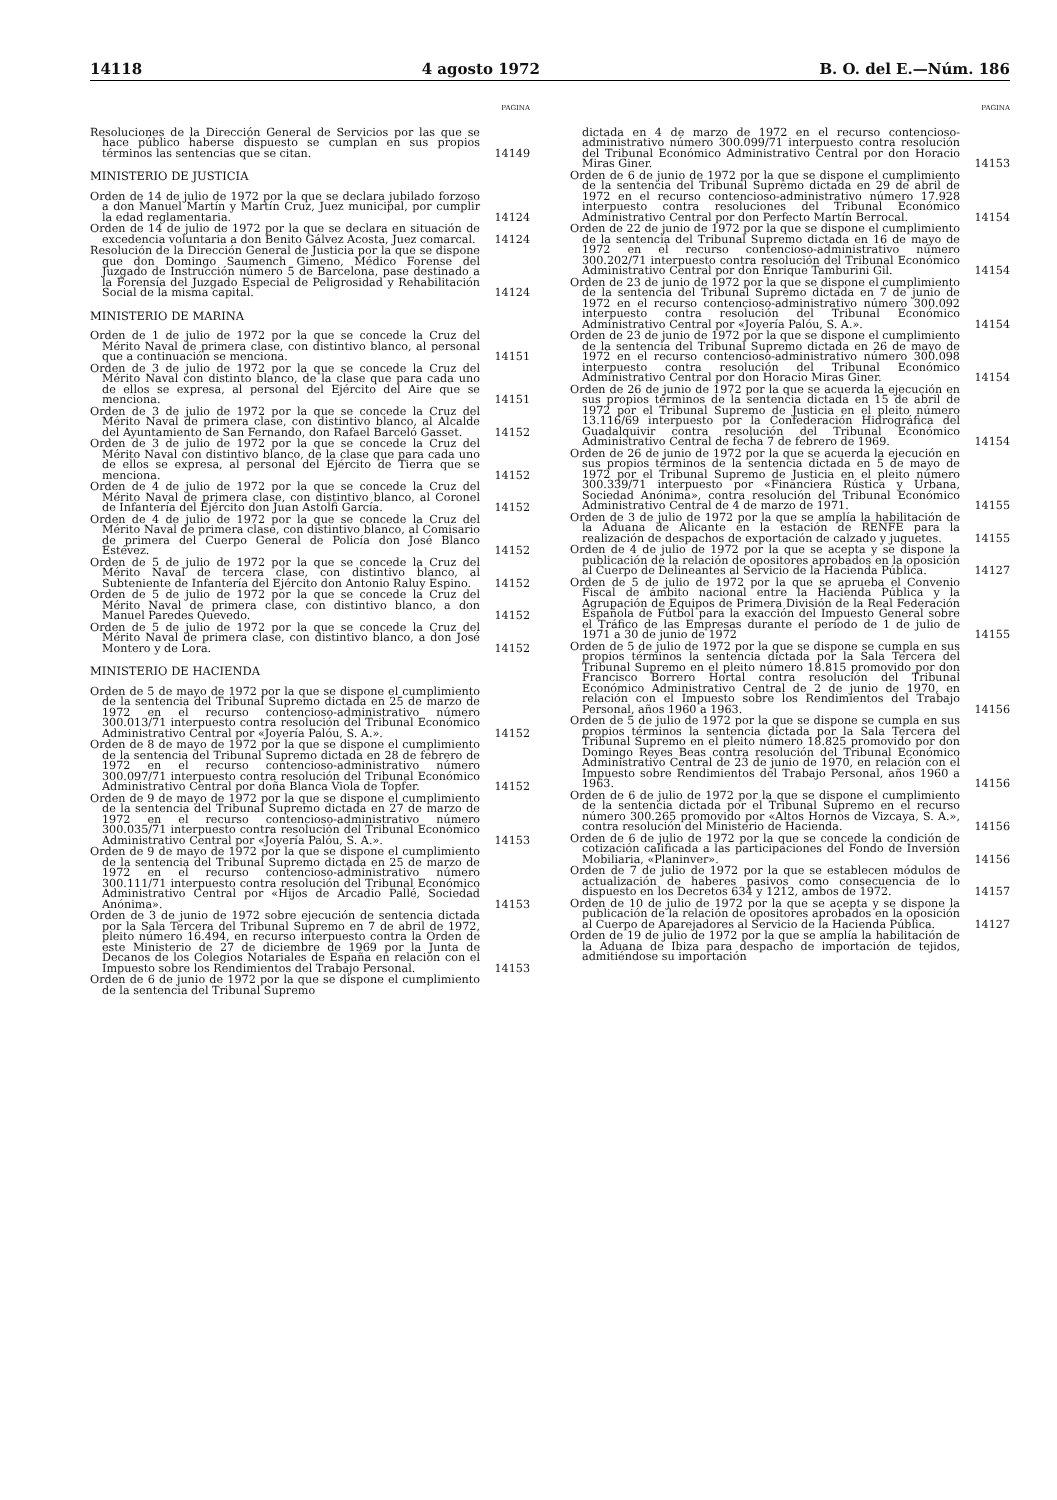14118 4 agosto 1972 B. O. del E.—Núm. 186
PAGINA
Resoluciones de la Dirección General de Servicios por las que se hace público haberse dispuesto se cumplan en sus propios términos las sentencias que se citan.
14149
MINISTERIO DE JUSTICIA
Orden de 14 de julio de 1972 por la que se declara jubilado forzoso a don Manuel Martín y Martín Cruz, Juez municipal, por cumplir la edad reglamentaria.
14124
Orden de 14 de julio de 1972 por la que se declara en situación de excedencia voluntaria a don Benito Gálvez Acosta, Juez comarcal.
14124
Resolución de la Dirección General de Justicia por la que se dispone que don Domingo Saumench Gimeno, Médico Forense del Juzgado de Instrucción número 5 de Barcelona, pase destinado a la Forensía del Juzgado Especial de Peligrosidad y Rehabilitación Social de la misma capital.
14124
MINISTERIO DE MARINA
Orden de 1 de julio de 1972 por la que se concede la Cruz del Mérito Naval de primera clase, con distintivo blanco, al personal que a continuación se menciona.
14151
Orden de 3 de julio de 1972 por la que se concede la Cruz del Mérito Naval con distinto blanco, de la clase que para cada uno de ellos se expresa, al personal del Ejército del Aire que se menciona.
14151
Orden de 3 de julio de 1972 por la que se concede la Cruz del Mérito Naval de primera clase, con distintivo blanco, al Alcalde del Ayuntamiento de San Fernando, don Rafael Barceló Gasset.
14152
Orden de 3 de julio de 1972 por la que se concede la Cruz del Mérito Naval con distintivo blanco, de la clase que para cada uno de ellos se expresa, al personal del Ejército de Tierra que se menciona.
14152
Orden de 4 de julio de 1972 por la que se concede la Cruz del Mérito Naval de primera clase, con distintivo blanco, al Coronel de Infantería del Ejército don Juan Astolfi García.
14152
Orden de 4 de julio de 1972 por la que se concede la Cruz del Mérito Naval de primera clase, con distintivo blanco, al Comisario de primera del Cuerpo General de Policía don José Blanco Estévez.
14152
Orden de 5 de julio de 1972 por la que se concede la Cruz del Mérito Naval de tercera clase, con distintivo blanco, al Subteniente de Infantería del Ejército don Antonio Raluy Espino.
14152
Orden de 5 de julio de 1972 por la que se concede la Cruz del Mérito Naval de primera clase, con distintivo blanco, a don Manuel Paredes Quevedo.
14152
Orden de 5 de julio de 1972 por la que se concede la Cruz del Mérito Naval de primera clase, con distintivo blanco, a don José Montero y de Lora.
14152
MINISTERIO DE HACIENDA
Orden de 5 de mayo de 1972 por la que se dispone el cumplimiento de la sentencia del Tribunal Supremo dictada en 25 de marzo de 1972 en el recurso contencioso-administrativo número 300.013/71 interpuesto contra resolución del Tribunal Económico Administrativo Central por «Joyería Palóu, S. A.».
14152
Orden de 8 de mayo de 1972 por la que se dispone el cumplimiento de la sentencia del Tribunal Supremo dictada en 28 de febrero de 1972 en el recurso contencioso-administrativo número 300.097/71 interpuesto contra resolución del Tribunal Económico Administrativo Central por doña Blanca Viola de Topfer.
14152
Orden de 9 de mayo de 1972 por la que se dispone el cumplimiento de la sentencia del Tribunal Supremo dictada en 27 de marzo de 1972 en el recurso contencioso-administrativo número 300.035/71 interpuesto contra resolución del Tribunal Económico Administrativo Central por «Joyería Palóu, S. A.».
14153
Orden de 9 de mayo de 1972 por la que se dispone el cumplimiento de la sentencia del Tribunal Supremo dictada en 25 de marzo de 1972 en el recurso contencioso-administrativo número 300.111/71 interpuesto contra resolución del Tribunal Económico Administrativo Central por «Hijos de Arcadio Pallé, Sociedad Anónima».
14153
Orden de 3 de junio de 1972 sobre ejecución de sentencia dictada por la Sala Tercera del Tribunal Supremo en 7 de abril de 1972, pleito número 16.494, en recurso interpuesto contra la Orden de este Ministerio de 27 de diciembre de 1969 por la Junta de Decanos de los Colegios Notariales de España en relación con el Impuesto sobre los Rendimientos del Trabajo Personal.
14153
Orden de 6 de junio de 1972 por la que se dispone el cumplimiento de la sentencia del Tribunal Supremo
PAGINA
dictada en 4 de marzo de 1972 en el recurso contencioso-administrativo número 300.099/71 interpuesto contra resolución del Tribunal Económico Administrativo Central por don Horacio Miras Giner.
14153
Orden de 6 de junio de 1972 por la que se dispone el cumplimiento de la sentencia del Tribunal Supremo dictada en 29 de abril de 1972 en el recurso contencioso-administrativo número 17.928 interpuesto contra resoluciones del Tribunal Económico Administrativo Central por don Perfecto Martín Berrocal.
14154
Orden de 22 de junio de 1972 por la que se dispone el cumplimiento de la sentencia del Tribunal Supremo dictada en 16 de mayo de 1972 en el recurso contencioso-administrativo número 300.202/71 interpuesto contra resolución del Tribunal Económico Administrativo Central por don Enrique Tamburini Gil.
14154
Orden de 23 de junio de 1972 por la que se dispone el cumplimiento de la sentencia del Tribunal Supremo dictada en 7 de junio de 1972 en el recurso contencioso-administrativo número 300.092 interpuesto contra resolución del Tribunal Económico Administrativo Central por «Joyería Palóu, S. A.».
14154
Orden de 23 de junio de 1972 por la que se dispone el cumplimiento de la sentencia del Tribunal Supremo dictada en 26 de mayo de 1972 en el recurso contencioso-administrativo número 300.098 interpuesto contra resolución del Tribunal Económico Administrativo Central por don Horacio Miras Giner.
14154
Orden de 26 de junio de 1972 por la que se acuerda la ejecución en sus propios términos de la sentencia dictada en 15 de abril de 1972 por el Tribunal Supremo de Justicia en el pleito número 13.116/69 interpuesto por la Confederación Hidrográfica del Guadalquivir contra resolución del Tribunal Económico Administrativo Central de fecha 7 de febrero de 1969.
14154
Orden de 26 de junio de 1972 por la que se acuerda la ejecución en sus propios términos de la sentencia dictada en 5 de mayo de 1972 por el Tribunal Supremo de Justicia en el pleito número 300.339/71 interpuesto por «Financiera Rústica y Urbana, Sociedad Anónima», contra resolución del Tribunal Económico Administrativo Central de 4 de marzo de 1971.
14155
Orden de 3 de julio de 1972 por la que se amplía la habilitación de la Aduana de Alicante en la estación de RENFE para la realización de despachos de exportación de calzado y juguetes.
14155
Orden de 4 de julio de 1972 por la que se acepta y se dispone la publicación de la relación de opositores aprobados en la oposición al Cuerpo de Delineantes al Servicio de la Hacienda Pública.
14127
Orden de 5 de julio de 1972 por la que se aprueba el Convenio Fiscal de ámbito nacional entre la Hacienda Pública y la Agrupación de Equipos de Primera División de la Real Federación Española de Fútbol para la exacción del Impuesto General sobre el Tráfico de las Empresas durante el período de 1 de julio de 1971 a 30 de junio de 1972
14155
Orden de 5 de julio de 1972 por la que se dispone se cumpla en sus propios términos la sentencia dictada por la Sala Tercera del Tribunal Supremo en el pleito número 18.815 promovido por don Francisco Borrero Hortal contra resolución del Tribunal Económico Administrativo Central de 2 de junio de 1970, en relación con el Impuesto sobre los Rendimientos del Trabajo Personal, años 1960 a 1963.
14156
Orden de 5 de julio de 1972 por la que se dispone se cumpla en sus propios términos la sentencia dictada por la Sala Tercera del Tribunal Supremo en el pleito número 18.825 promovido por don Domingo Reyes Beas contra resolución del Tribunal Económico Administrativo Central de 23 de junio de 1970, en relación con el Impuesto sobre Rendimientos del Trabajo Personal, años 1960 a 1963.
14156
Orden de 6 de julio de 1972 por la que se dispone el cumplimiento de la sentencia dictada por el Tribunal Supremo en el recurso número 300.265 promovido por «Altos Hornos de Vizcaya, S. A.», contra resolución del Ministerio de Hacienda.
14156
Orden de 6 de julio de 1972 por la que se concede la condición de cotización calificada a las participaciones del Fondo de Inversión Mobiliaria, «Planinver».
14156
Orden de 7 de julio de 1972 por la que se establecen módulos de actualización de haberes pasivos como consecuencia de lo dispuesto en los Decretos 634 y 1212, ambos de 1972.
14157
Orden de 10 de julio de 1972 por la que se acepta y se dispone la publicación de la relación de opositores aprobados en la oposición al Cuerpo de Aparejadores al Servicio de la Hacienda Pública.
14127
Orden de 19 de julio de 1972 por la que se amplía la habilitación de la Aduana de Ibiza para despacho de importación de tejidos, admitiéndose su importación